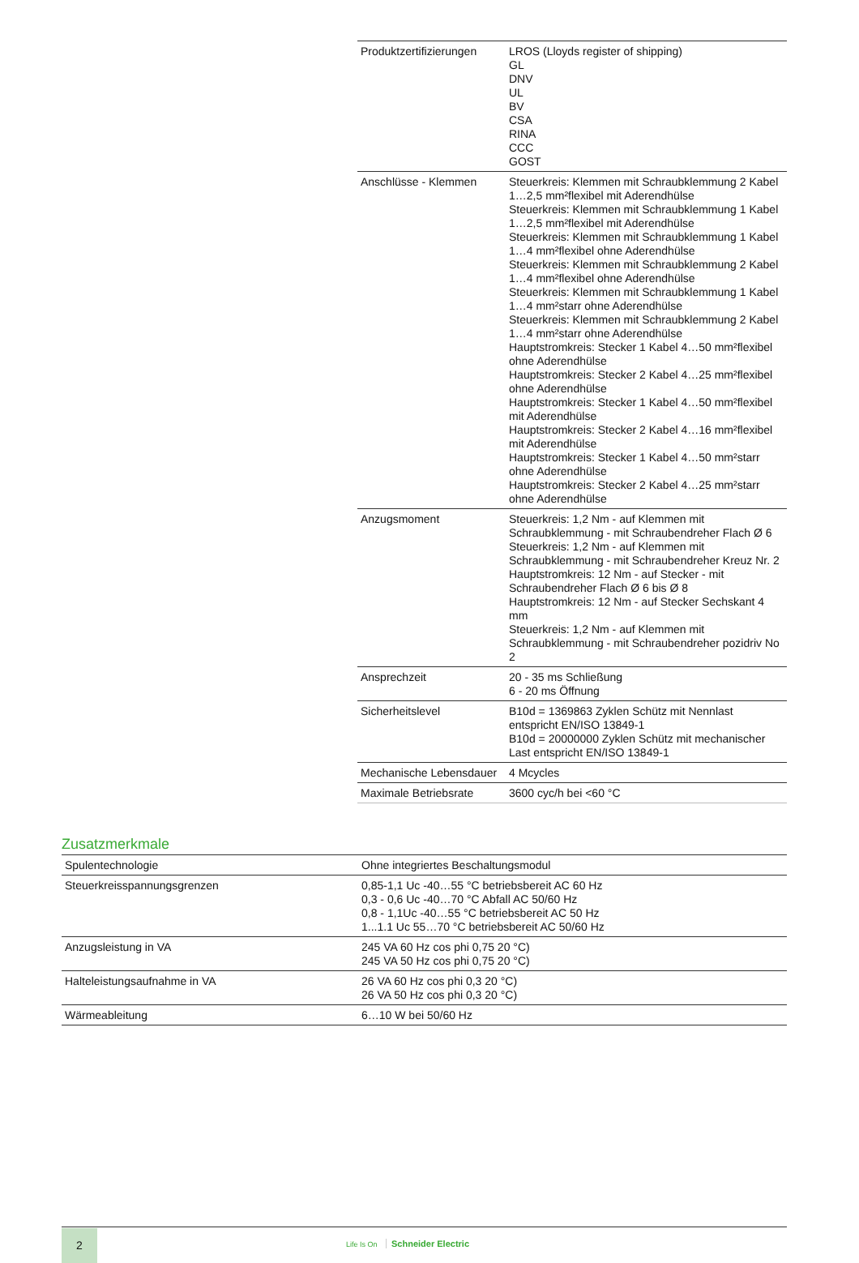| Produktzertifizierungen | LROS (Lloyds register of shipping) GL DNV UL BV CSA RINA CCC GOST |
| Anschlüsse - Klemmen | Steuerkreis: Klemmen mit Schraubklemmung 2 Kabel 1…2,5 mm²flexibel mit Aderendhülse Steuerkreis: Klemmen mit Schraubklemmung 1 Kabel 1…2,5 mm²flexibel mit Aderendhülse Steuerkreis: Klemmen mit Schraubklemmung 1 Kabel 1…4 mm²flexibel ohne Aderendhülse Steuerkreis: Klemmen mit Schraubklemmung 2 Kabel 1…4 mm²flexibel ohne Aderendhülse Steuerkreis: Klemmen mit Schraubklemmung 1 Kabel 1…4 mm²starr ohne Aderendhülse Steuerkreis: Klemmen mit Schraubklemmung 2 Kabel 1…4 mm²starr ohne Aderendhülse Hauptstromkreis: Stecker 1 Kabel 4…50 mm²flexibel ohne Aderendhülse Hauptstromkreis: Stecker 2 Kabel 4…25 mm²flexibel ohne Aderendhülse Hauptstromkreis: Stecker 1 Kabel 4…50 mm²flexibel mit Aderendhülse Hauptstromkreis: Stecker 2 Kabel 4…16 mm²flexibel mit Aderendhülse Hauptstromkreis: Stecker 1 Kabel 4…50 mm²starr ohne Aderendhülse Hauptstromkreis: Stecker 2 Kabel 4…25 mm²starr ohne Aderendhülse |
| Anzugsmoment | Steuerkreis: 1,2 Nm - auf Klemmen mit Schraubklemmung - mit Schraubendreher Flach Ø 6 Steuerkreis: 1,2 Nm - auf Klemmen mit Schraubklemmung - mit Schraubendreher Kreuz Nr. 2 Hauptstromkreis: 12 Nm - auf Stecker - mit Schraubendreher Flach Ø 6 bis Ø 8 Hauptstromkreis: 12 Nm - auf Stecker Sechskant 4 mm Steuerkreis: 1,2 Nm - auf Klemmen mit Schraubklemmung - mit Schraubendreher pozidriv No 2 |
| Ansprechzeit | 20 - 35 ms Schließung 6 - 20 ms Öffnung |
| Sicherheitslevel | B10d = 1369863 Zyklen Schütz mit Nennlast entspricht EN/ISO 13849-1 B10d = 20000000 Zyklen Schütz mit mechanischer Last entspricht EN/ISO 13849-1 |
| Mechanische Lebensdauer | 4 Mcycles |
| Maximale Betriebsrate | 3600 cyc/h bei <60 °C |
Zusatzmerkmale
| Spulentechnologie | Ohne integriertes Beschaltungsmodul |
| Steuerkreisspannungsgrenzen | 0,85-1,1 Uc -40…55 °C betriebsbereit AC 60 Hz 0,3 - 0,6 Uc -40…70 °C Abfall AC 50/60 Hz 0,8 - 1,1Uc -40…55 °C betriebsbereit AC 50 Hz 1...1.1 Uc 55…70 °C betriebsbereit AC 50/60 Hz |
| Anzugsleistung in VA | 245 VA 60 Hz cos phi 0,75 20 °C) 245 VA 50 Hz cos phi 0,75 20 °C) |
| Halteleistungsaufnahme in VA | 26 VA 60 Hz cos phi 0,3 20 °C) 26 VA 50 Hz cos phi 0,3 20 °C) |
| Wärmeableitung | 6…10 W bei 50/60 Hz |
2
Life Is On Schneider Electric